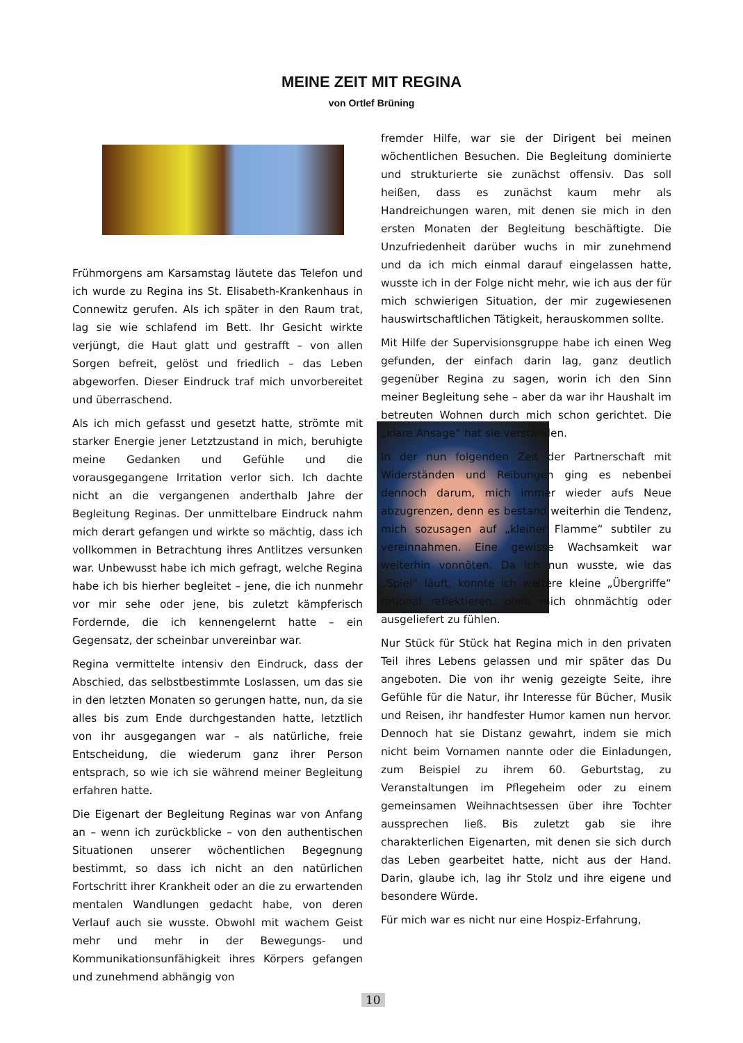MEINE ZEIT MIT REGINA
von Ortlef Brüning
Frühmorgens am Karsamstag läutete das Telefon und ich wurde zu Regina ins St. Elisabeth-Krankenhaus in Connewitz gerufen. Als ich später in den Raum trat, lag sie wie schlafend im Bett. Ihr Gesicht wirkte verjüngt, die Haut glatt und gestrafft – von allen Sorgen befreit, gelöst und friedlich – das Leben abgeworfen. Dieser Eindruck traf mich unvorbereitet und überraschend.
Als ich mich gefasst und gesetzt hatte, strömte mit starker Energie jener Letztzustand in mich, beruhigte meine Gedanken und Gefühle und die vorausgegangene Irritation verlor sich. Ich dachte nicht an die vergangenen anderthalb Jahre der Begleitung Reginas. Der unmittelbare Eindruck nahm mich derart gefangen und wirkte so mächtig, dass ich vollkommen in Betrachtung ihres Antlitzes versunken war. Unbewusst habe ich mich gefragt, welche Regina habe ich bis hierher begleitet – jene, die ich nunmehr vor mir sehe oder jene, bis zuletzt kämpferisch Fordernde, die ich kennengelernt hatte – ein Gegensatz, der scheinbar unvereinbar war.
Regina vermittelte intensiv den Eindruck, dass der Abschied, das selbstbestimmte Loslassen, um das sie in den letzten Monaten so gerungen hatte, nun, da sie alles bis zum Ende durchgestanden hatte, letztlich von ihr ausgegangen war – als natürliche, freie Entscheidung, die wiederum ganz ihrer Person entsprach, so wie ich sie während meiner Begleitung erfahren hatte.
Die Eigenart der Begleitung Reginas war von Anfang an – wenn ich zurückblicke – von den authentischen Situationen unserer wöchentlichen Begegnung bestimmt, so dass ich nicht an den natürlichen Fortschritt ihrer Krankheit oder an die zu erwartenden mentalen Wandlungen gedacht habe, von deren Verlauf auch sie wusste. Obwohl mit wachem Geist mehr und mehr in der Bewegungs- und Kommunikationsunfähigkeit ihres Körpers gefangen und zunehmend abhängig von
fremder Hilfe, war sie der Dirigent bei meinen wöchentlichen Besuchen. Die Begleitung dominierte und strukturierte sie zunächst offensiv. Das soll heißen, dass es zunächst kaum mehr als Handreichungen waren, mit denen sie mich in den ersten Monaten der Begleitung beschäftigte. Die Unzufriedenheit darüber wuchs in mir zunehmend und da ich mich einmal darauf eingelassen hatte, wusste ich in der Folge nicht mehr, wie ich aus der für mich schwierigen Situation, der mir zugewiesenen hauswirtschaftlichen Tätigkeit, herauskommen sollte.
Mit Hilfe der Supervisionsgruppe habe ich einen Weg gefunden, der einfach darin lag, ganz deutlich gegenüber Regina zu sagen, worin ich den Sinn meiner Begleitung sehe – aber da war ihr Haushalt im betreuten Wohnen durch mich schon gerichtet. Die „klare Ansage“ hat sie verstanden.
In der nun folgenden Zeit der Partnerschaft mit Widerständen und Reibungen ging es nebenbei dennoch darum, mich immer wieder aufs Neue abzugrenzen, denn es bestand weiterhin die Tendenz, mich sozusagen auf „kleiner Flamme“ subtiler zu vereinnahmen. Eine gewisse Wachsamkeit war weiterhin vonnöten. Da ich nun wusste, wie das „Spiel“ läuft, konnte ich weitere kleine „Übergriffe“ rational reflektieren, ohne mich ohnmächtig oder ausgeliefert zu fühlen.
Nur Stück für Stück hat Regina mich in den privaten Teil ihres Lebens gelassen und mir später das Du angeboten. Die von ihr wenig gezeigte Seite, ihre Gefühle für die Natur, ihr Interesse für Bücher, Musik und Reisen, ihr handfester Humor kamen nun hervor. Dennoch hat sie Distanz gewahrt, indem sie mich nicht beim Vornamen nannte oder die Einladungen, zum Beispiel zu ihrem 60. Geburtstag, zu Veranstaltungen im Pflegeheim oder zu einem gemeinsamen Weihnachtsessen über ihre Tochter aussprechen ließ. Bis zuletzt gab sie ihre charakterlichen Eigenarten, mit denen sie sich durch das Leben gearbeitet hatte, nicht aus der Hand. Darin, glaube ich, lag ihr Stolz und ihre eigene und besondere Würde.
Für mich war es nicht nur eine Hospiz-Erfahrung,
10